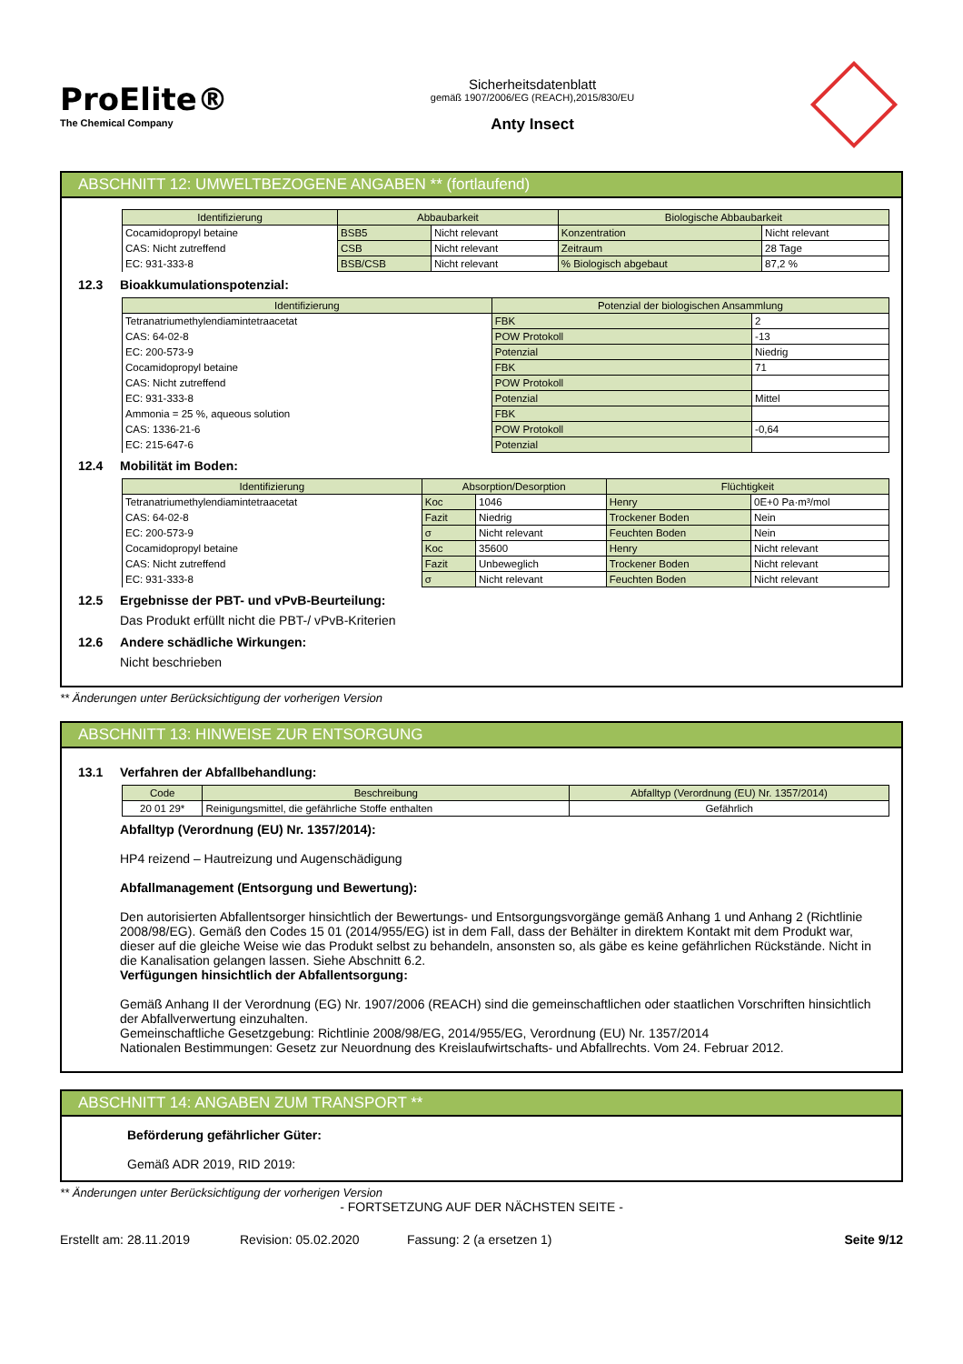ProElite®
The Chemical Company
Sicherheitsdatenblatt
gemäß 1907/2006/EG (REACH),2015/830/EU
Anty Insect
ABSCHNITT 12: UMWELTBEZOGENE ANGABEN ** (fortlaufend)
| Identifizierung | Abbaubarkeit | | Biologische Abbaubarkeit | |
| --- | --- | --- | --- | --- |
| Cocamidopropyl betaine | BSB5 | Nicht relevant | Konzentration | Nicht relevant |
| CAS: Nicht zutreffend | CSB | Nicht relevant | Zeitraum | 28 Tage |
| EC: 931-333-8 | BSB/CSB | Nicht relevant | % Biologisch abgebaut | 87,2 % |
12.3 Bioakkumulationspotenzial:
| Identifizierung | Potenzial der biologischen Ansammlung | |
| --- | --- | --- |
| Tetranatriumethylendiamintetraacetat | FBK | 2 |
| CAS: 64-02-8 | POW Protokoll | -13 |
| EC: 200-573-9 | Potenzial | Niedrig |
| Cocamidopropyl betaine | FBK | 71 |
| CAS: Nicht zutreffend | POW Protokoll | |
| EC: 931-333-8 | Potenzial | Mittel |
| Ammonia = 25 %, aqueous solution | FBK | |
| CAS: 1336-21-6 | POW Protokoll | -0,64 |
| EC: 215-647-6 | Potenzial | |
12.4 Mobilität im Boden:
| Identifizierung | Absorption/Desorption | | Flüchtigkeit | |
| --- | --- | --- | --- | --- |
| Tetranatriumethylendiamintetraacetat | Koc | 1046 | Henry | 0E+0 Pa·m³/mol |
| CAS: 64-02-8 | Fazit | Niedrig | Trockener Boden | Nein |
| EC: 200-573-9 | σ | Nicht relevant | Feuchten Boden | Nein |
| Cocamidopropyl betaine | Koc | 35600 | Henry | Nicht relevant |
| CAS: Nicht zutreffend | Fazit | Unbeweglich | Trockener Boden | Nicht relevant |
| EC: 931-333-8 | σ | Nicht relevant | Feuchten Boden | Nicht relevant |
12.5 Ergebnisse der PBT- und vPvB-Beurteilung:
Das Produkt erfüllt nicht die PBT-/ vPvB-Kriterien
12.6 Andere schädliche Wirkungen:
Nicht beschrieben
** Änderungen unter Berücksichtigung der vorherigen Version
ABSCHNITT 13: HINWEISE ZUR ENTSORGUNG
13.1 Verfahren der Abfallbehandlung:
| Code | Beschreibung | Abfalltyp (Verordnung (EU) Nr. 1357/2014) |
| --- | --- | --- |
| 20 01 29* | Reinigungsmittel, die gefährliche Stoffe enthalten | Gefährlich |
Abfalltyp (Verordnung (EU) Nr. 1357/2014):
HP4 reizend – Hautreizung und Augenschädigung
Abfallmanagement (Entsorgung und Bewertung):
Den autorisierten Abfallentsorger hinsichtlich der Bewertungs- und Entsorgungsvorgänge gemäß Anhang 1 und Anhang 2 (Richtlinie 2008/98/EG). Gemäß den Codes 15 01 (2014/955/EG) ist in dem Fall, dass der Behälter in direktem Kontakt mit dem Produkt war, dieser auf die gleiche Weise wie das Produkt selbst zu behandeln, ansonsten so, als gäbe es keine gefährlichen Rückstände. Nicht in die Kanalisation gelangen lassen. Siehe Abschnitt 6.2.
Verfügungen hinsichtlich der Abfallentsorgung:
Gemäß Anhang II der Verordnung (EG) Nr. 1907/2006 (REACH) sind die gemeinschaftlichen oder staatlichen Vorschriften hinsichtlich der Abfallverwertung einzuhalten.
Gemeinschaftliche Gesetzgebung: Richtlinie 2008/98/EG, 2014/955/EG, Verordnung (EU) Nr. 1357/2014
Nationalen Bestimmungen: Gesetz zur Neuordnung des Kreislaufwirtschafts- und Abfallrechts. Vom 24. Februar 2012.
ABSCHNITT 14: ANGABEN ZUM TRANSPORT **
Beförderung gefährlicher Güter:
Gemäß ADR 2019, RID 2019:
** Änderungen unter Berücksichtigung der vorherigen Version
- FORTSETZUNG AUF DER NÄCHSTEN SEITE -
Erstellt am: 28.11.2019 Revision: 05.02.2020 Fassung: 2 (a ersetzen 1) Seite 9/12